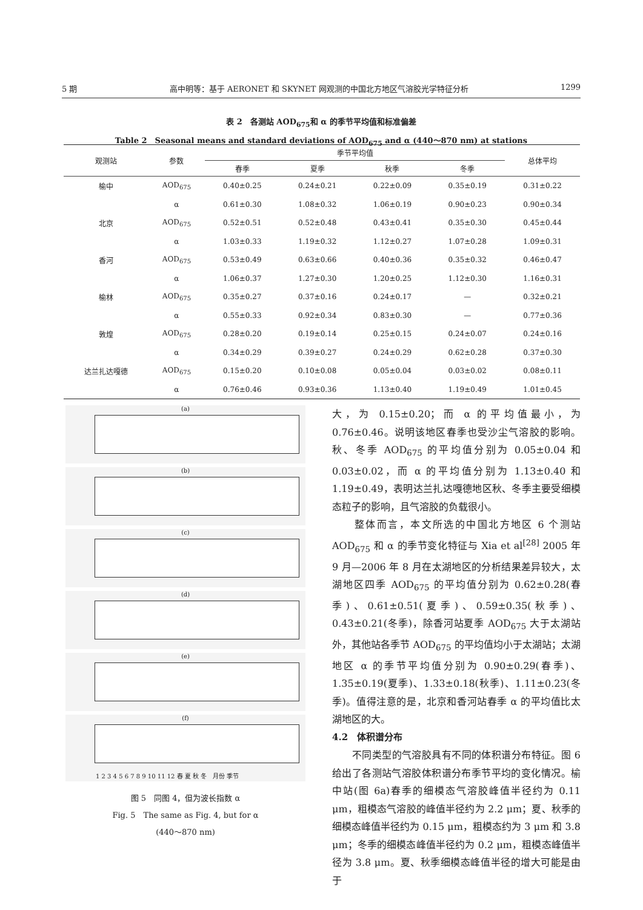5 期 高中明等：基于 AERONET 和 SKYNET 网观测的中国北方地区气溶胶光学特征分析 1299
表 2　各测站 AOD<sub>675</sub>和 α 的季节平均值和标准偏差
Table 2　Seasonal means and standard deviations of AOD<sub>675</sub> and α (440～870 nm) at stations
| 观测站 | 参数 | 季节平均值 | | | | 总体平均 |
| --- | --- | --- | --- | --- | --- | --- |
| | | 春季 | 夏季 | 秋季 | 冬季 | |
| 榆中 | AOD<sub>675</sub> | 0.40±0.25 | 0.24±0.21 | 0.22±0.09 | 0.35±0.19 | 0.31±0.22 |
| | α | 0.61±0.30 | 1.08±0.32 | 1.06±0.19 | 0.90±0.23 | 0.90±0.34 |
| 北京 | AOD<sub>675</sub> | 0.52±0.51 | 0.52±0.48 | 0.43±0.41 | 0.35±0.30 | 0.45±0.44 |
| | α | 1.03±0.33 | 1.19±0.32 | 1.12±0.27 | 1.07±0.28 | 1.09±0.31 |
| 香河 | AOD<sub>675</sub> | 0.53±0.49 | 0.63±0.66 | 0.40±0.36 | 0.35±0.32 | 0.46±0.47 |
| | α | 1.06±0.37 | 1.27±0.30 | 1.20±0.25 | 1.12±0.30 | 1.16±0.31 |
| 榆林 | AOD<sub>675</sub> | 0.35±0.27 | 0.37±0.16 | 0.24±0.17 | — | 0.32±0.21 |
| | α | 0.55±0.33 | 0.92±0.34 | 0.83±0.30 | — | 0.77±0.36 |
| 敦煌 | AOD<sub>675</sub> | 0.28±0.20 | 0.19±0.14 | 0.25±0.15 | 0.24±0.07 | 0.24±0.16 |
| | α | 0.34±0.29 | 0.39±0.27 | 0.24±0.29 | 0.62±0.28 | 0.37±0.30 |
| 达兰扎达嘎德 | AOD<sub>675</sub> | 0.15±0.20 | 0.10±0.08 | 0.05±0.04 | 0.03±0.02 | 0.08±0.11 |
| | α | 0.76±0.46 | 0.93±0.36 | 1.13±0.40 | 1.19±0.49 | 1.01±0.45 |
(a)
(b)
(c)
(d)
(e)
(f)
1 2 3 4 5 6 7 8 9 10 11 12 春 夏 秋 冬　月份 季节
图 5　同图 4，但为波长指数 α
Fig. 5　The same as Fig. 4, but for α
(440～870 nm)
大，为 0.15±0.20；而 α 的平均值最小，为 0.76±0.46。说明该地区春季也受沙尘气溶胶的影响。秋、冬季 AOD<sub>675</sub> 的平均值分别为 0.05±0.04 和 0.03±0.02，而 α 的平均值分别为 1.13±0.40 和 1.19±0.49，表明达兰扎达嘎德地区秋、冬季主要受细模态粒子的影响，且气溶胶的负载很小。
　　整体而言，本文所选的中国北方地区 6 个测站 AOD<sub>675</sub> 和 α 的季节变化特征与 Xia et al<sup>[28]</sup> 2005 年 9 月—2006 年 8 月在太湖地区的分析结果差异较大，太湖地区四季 AOD<sub>675</sub> 的平均值分别为 0.62±0.28(春季)、0.61±0.51(夏季)、0.59±0.35(秋季)、0.43±0.21(冬季)，除香河站夏季 AOD<sub>675</sub> 大于太湖站外，其他站各季节 AOD<sub>675</sub> 的平均值均小于太湖站；太湖地区 α 的季节平均值分别为 0.90±0.29(春季)、1.35±0.19(夏季)、1.33±0.18(秋季)、1.11±0.23(冬季)。值得注意的是，北京和香河站春季 α 的平均值比太湖地区的大。
4.2　体积谱分布
　　不同类型的气溶胶具有不同的体积谱分布特征。图 6 给出了各测站气溶胶体积谱分布季节平均的变化情况。榆中站(图 6a)春季的细模态气溶胶峰值半径约为 0.11 μm，粗模态气溶胶的峰值半径约为 2.2 μm；夏、秋季的细模态峰值半径约为 0.15 μm，粗模态约为 3 μm 和 3.8 μm；冬季的细模态峰值半径约为 0.2 μm，粗模态峰值半径为 3.8 μm。夏、秋季细模态峰值半径的增大可能是由于